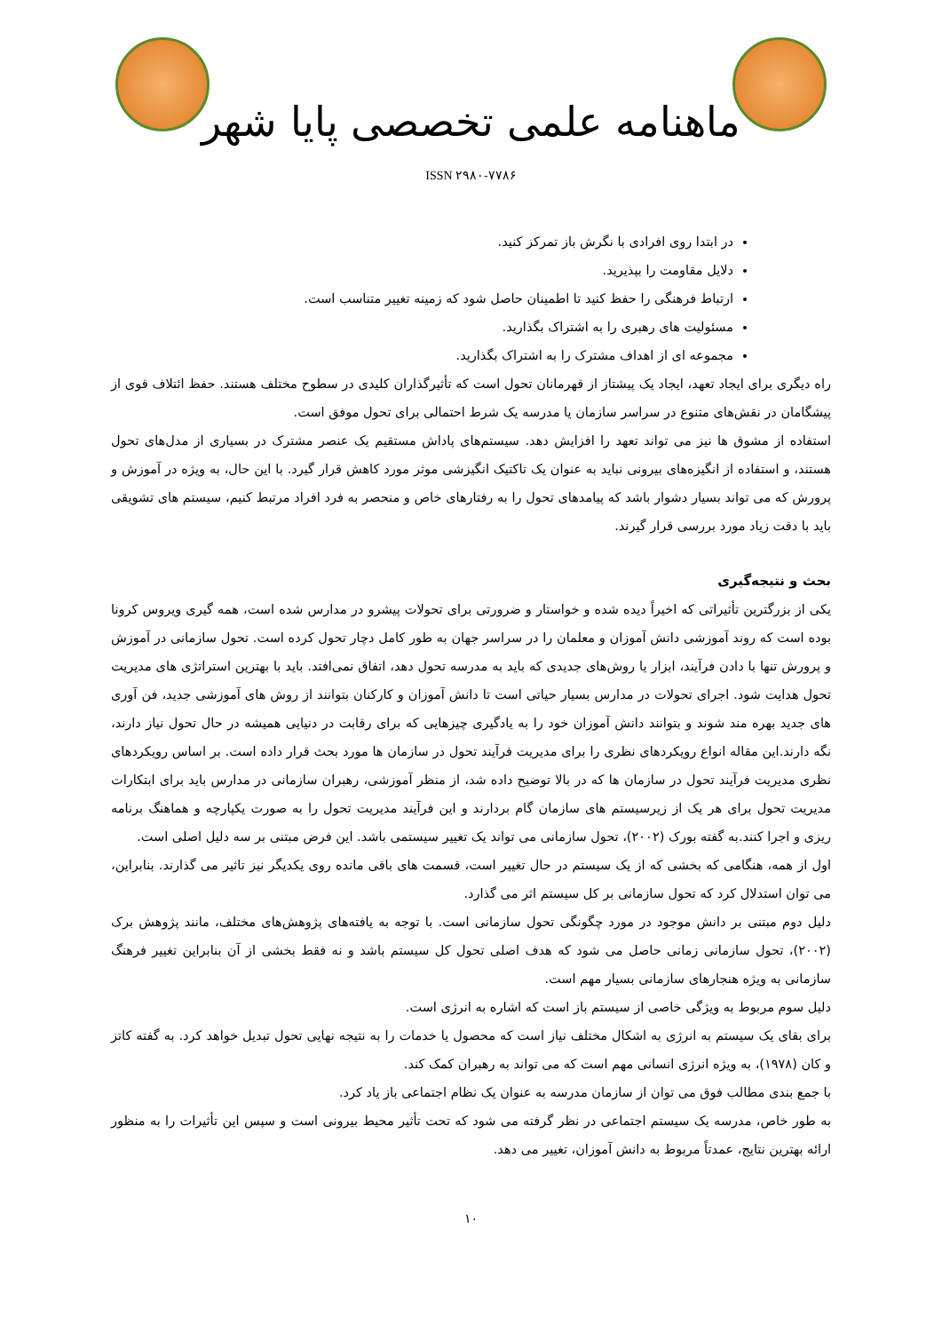ماهنامه علمی تخصصی پایا شهر
ISSN ۲۹۸۰-۷۷۸۶
در ابتدا روی افرادی با نگرش باز تمرکز کنید.
دلایل مقاومت را بپذیرید.
ارتباط فرهنگی را حفظ کنید تا اطمینان حاصل شود که زمینه تغییر متناسب است.
مسئولیت های رهبری را به اشتراک بگذارید.
مجموعه ای از اهداف مشترک را به اشتراک بگذارید.
راه دیگری برای ایجاد تعهد، ایجاد یک پیشتاز از قهرمانان تحول است که تأثیرگذاران کلیدی در سطوح مختلف هستند. حفظ ائتلاف قوی از پیشگامان در نقش‌های متنوع در سراسر سازمان یا مدرسه یک شرط احتمالی برای تحول موفق است.
استفاده از مشوق ها نیز می تواند تعهد را افزایش دهد. سیستم‌های پاداش مستقیم یک عنصر مشترک در بسیاری از مدل‌های تحول هستند، و استفاده از انگیزه‌های بیرونی نباید به عنوان یک تاکتیک انگیزشی موثر مورد کاهش قرار گیرد. با این حال، به ویژه در آموزش و پرورش که می تواند بسیار دشوار باشد که پیامدهای تحول را به رفتارهای خاص و منحصر به فرد افراد مرتبط کنیم، سیستم های تشویقی باید با دقت زیاد مورد بررسی قرار گیرند.
بحث و نتیجه‌گیری
یکی از بزرگترین تأثیراتی که اخیراً دیده شده و خواستار و ضرورتی برای تحولات پیشرو در مدارس شده است، همه گیری ویروس کرونا بوده است که روند آموزشی دانش آموزان و معلمان را در سراسر جهان به طور کامل دچار تحول کرده است. تحول سازمانی در آموزش و پرورش تنها با دادن فرآیند، ابزار یا روش‌های جدیدی که باید به مدرسه تحول دهد، اتفاق نمی‌افتد. باید با بهترین استراتژی های مدیریت تحول هدایت شود. اجرای تحولات در مدارس بسیار حیاتی است تا دانش آموزان و کارکنان بتوانند از روش های آموزشی جدید، فن آوری های جدید بهره مند شوند و بتوانند دانش آموزان خود را به یادگیری چیزهایی که برای رقابت در دنیایی همیشه در حال تحول نیاز دارند، نگه دارند.این مقاله انواع رویکردهای نظری را برای مدیریت فرآیند تحول در سازمان ها مورد بحث قرار داده است. بر اساس رویکردهای نظری مدیریت فرآیند تحول در سازمان ها که در بالا توضیح داده شد، از منظر آموزشی، رهبران سازمانی در مدارس باید برای ابتکارات مدیریت تحول برای هر یک از زیرسیستم های سازمان گام بردارند و این فرآیند مدیریت تحول را به صورت یکپارچه و هماهنگ برنامه ریزی و اجرا کنند.به گفته بورک (۲۰۰۲)، تحول سازمانی می تواند یک تغییر سیستمی باشد. این فرض مبتنی بر سه دلیل اصلی است.
اول از همه، هنگامی که بخشی که از یک سیستم در حال تغییر است، قسمت های باقی مانده روی یکدیگر نیز تاثیر می گذارند. بنابراین، می توان استدلال کرد که تحول سازمانی بر کل سیستم اثر می گذارد.
دلیل دوم مبتنی بر دانش موجود در مورد چگونگی تحول سازمانی است. با توجه به یافته‌های پژوهش‌های مختلف، مانند پژوهش برک (۲۰۰۲)، تحول سازمانی زمانی حاصل می شود که هدف اصلی تحول کل سیستم باشد و نه فقط بخشی از آن بنابراین تغییر فرهنگ سازمانی به ویژه هنجارهای سازمانی بسیار مهم است.
دلیل سوم مربوط به ویژگی خاصی از سیستم باز است که اشاره به انرژی است.
برای بقای یک سیستم به انرژی به اشکال مختلف نیاز است که محصول یا خدمات را به نتیجه نهایی تحول تبدیل خواهد کرد. به گفته کاتز و کان (۱۹۷۸)، به ویژه انرژی انسانی مهم است که می تواند به رهبران کمک کند.
با جمع بندی مطالب فوق می توان از سازمان مدرسه به عنوان یک نظام اجتماعی باز یاد کرد.
به طور خاص، مدرسه یک سیستم اجتماعی در نظر گرفته می شود که تحت تأثیر محیط بیرونی است و سپس این تأثیرات را به منظور ارائه بهترین نتایج، عمدتاً مربوط به دانش آموزان، تغییر می دهد.
۱۰